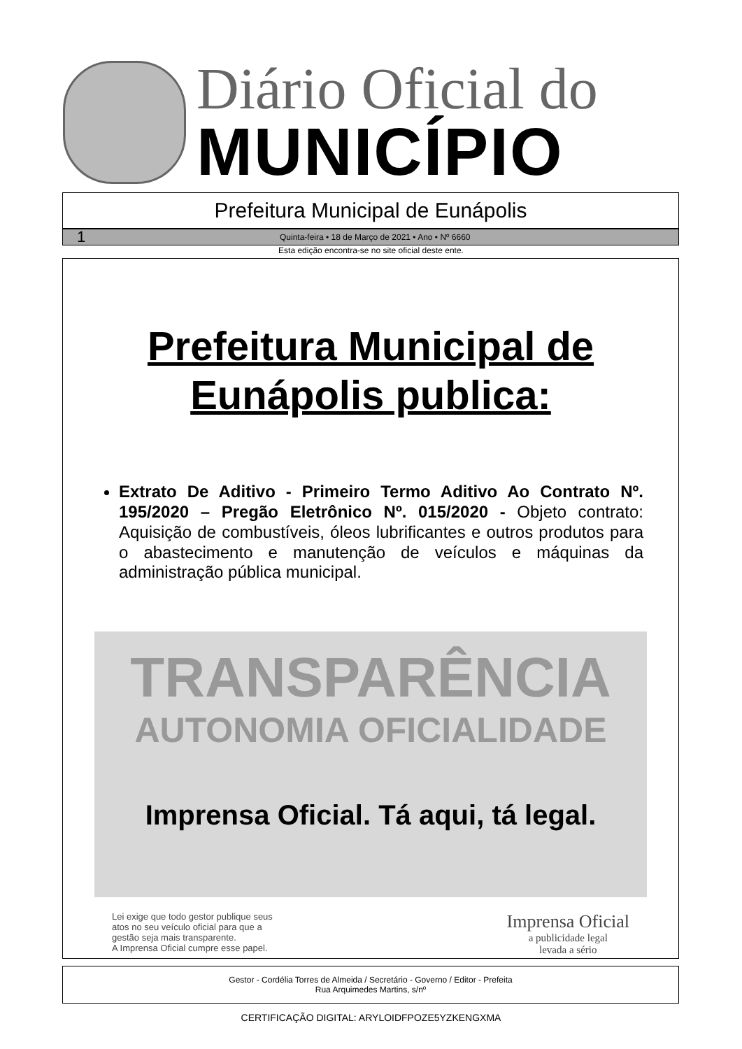Diário Oficial do
MUNICÍPIO
Prefeitura Municipal de Eunápolis
1 Quinta-feira • 18 de Março de 2021 • Ano • Nº 6660
Esta edição encontra-se no site oficial deste ente.
Prefeitura Municipal de
Eunápolis publica:
Extrato De Aditivo - Primeiro Termo Aditivo Ao Contrato Nº. 195/2020 – Pregão Eletrônico Nº. 015/2020 - Objeto contrato: Aquisição de combustíveis, óleos lubrificantes e outros produtos para o abastecimento e manutenção de veículos e máquinas da administração pública municipal.
TRANSPARÊNCIA
AUTONOMIA OFICIALIDADE
Imprensa Oficial. Tá aqui, tá legal.
Lei exige que todo gestor publique seus
atos no seu veículo oficial para que a
gestão seja mais transparente.
A Imprensa Oficial cumpre esse papel.
Imprensa Oficial
a publicidade legal
levada a sério
Gestor - Cordélia Torres de Almeida / Secretário - Governo / Editor - Prefeita
Rua Arquimedes Martins, s/nº
CERTIFICAÇÃO DIGITAL: ARYLOIDFPOZE5YZKENGXMA